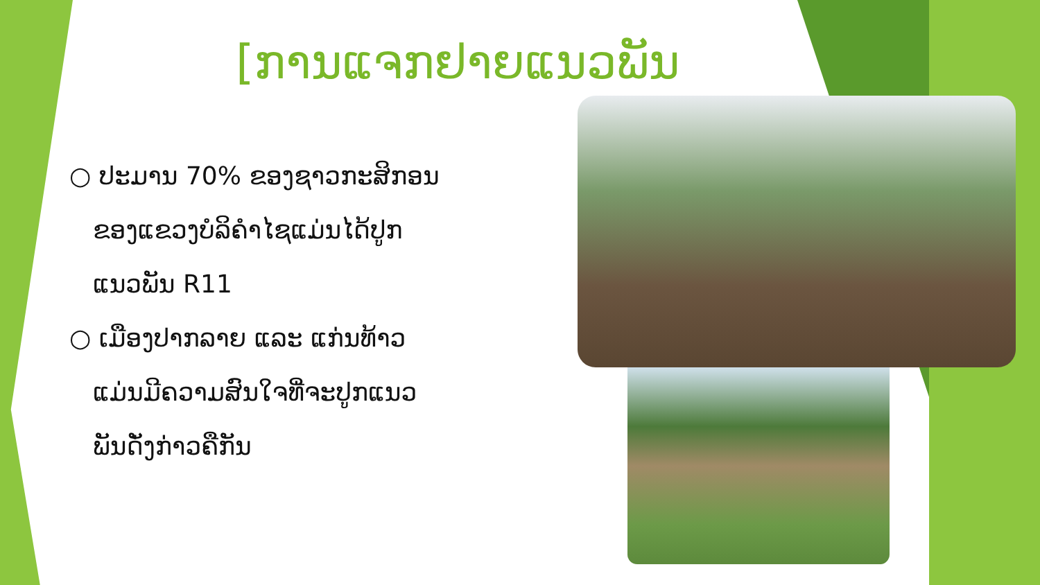[ການແຈກຢາຍແນວພັນ
○ ປະມານ 70% ຂອງຊາວກະສິກອນ ຂອງແຂວງບໍລິຄຳໄຊແມ່ນໄດ້ປູກ ແນວພັນ R11
○ ເມືອງປາກລາຍ ແລະ ແກ່ນທ້າວ ແມ່ນມີຄວາມສົນໃຈທີ່ຈະປູກແນວ ພັນດັ່ງກ່າວຄືກັນ